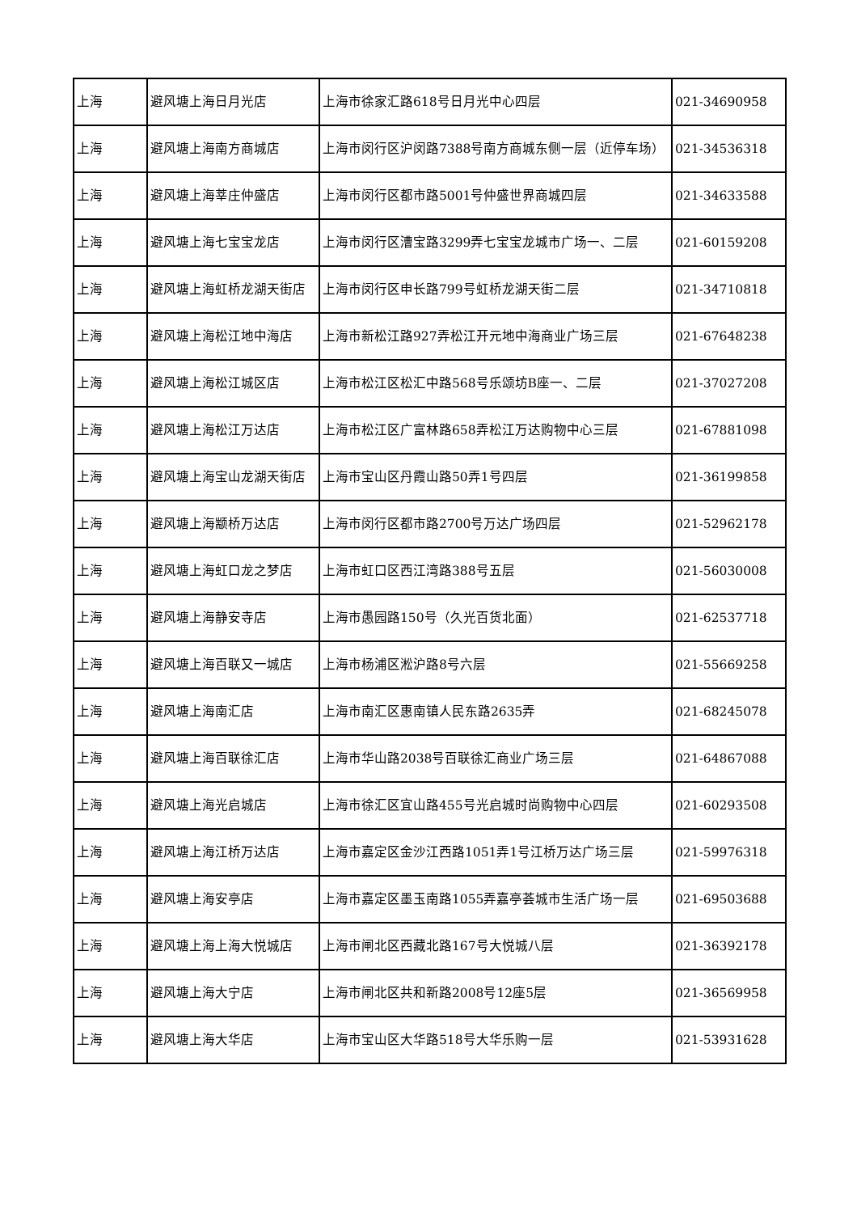| 上海 | 避风塘上海日月光店 | 上海市徐家汇路618号日月光中心四层 | 021-34690958 |
| 上海 | 避风塘上海南方商城店 | 上海市闵行区沪闵路7388号南方商城东侧一层（近停车场） | 021-34536318 |
| 上海 | 避风塘上海莘庄仲盛店 | 上海市闵行区都市路5001号仲盛世界商城四层 | 021-34633588 |
| 上海 | 避风塘上海七宝宝龙店 | 上海市闵行区漕宝路3299弄七宝宝龙城市广场一、二层 | 021-60159208 |
| 上海 | 避风塘上海虹桥龙湖天街店 | 上海市闵行区申长路799号虹桥龙湖天街二层 | 021-34710818 |
| 上海 | 避风塘上海松江地中海店 | 上海市新松江路927弄松江开元地中海商业广场三层 | 021-67648238 |
| 上海 | 避风塘上海松江城区店 | 上海市松江区松汇中路568号乐颂坊B座一、二层 | 021-37027208 |
| 上海 | 避风塘上海松江万达店 | 上海市松江区广富林路658弄松江万达购物中心三层 | 021-67881098 |
| 上海 | 避风塘上海宝山龙湖天街店 | 上海市宝山区丹霞山路50弄1号四层 | 021-36199858 |
| 上海 | 避风塘上海颛桥万达店 | 上海市闵行区都市路2700号万达广场四层 | 021-52962178 |
| 上海 | 避风塘上海虹口龙之梦店 | 上海市虹口区西江湾路388号五层 | 021-56030008 |
| 上海 | 避风塘上海静安寺店 | 上海市愚园路150号（久光百货北面） | 021-62537718 |
| 上海 | 避风塘上海百联又一城店 | 上海市杨浦区淞沪路8号六层 | 021-55669258 |
| 上海 | 避风塘上海南汇店 | 上海市南汇区惠南镇人民东路2635弄 | 021-68245078 |
| 上海 | 避风塘上海百联徐汇店 | 上海市华山路2038号百联徐汇商业广场三层 | 021-64867088 |
| 上海 | 避风塘上海光启城店 | 上海市徐汇区宜山路455号光启城时尚购物中心四层 | 021-60293508 |
| 上海 | 避风塘上海江桥万达店 | 上海市嘉定区金沙江西路1051弄1号江桥万达广场三层 | 021-59976318 |
| 上海 | 避风塘上海安亭店 | 上海市嘉定区墨玉南路1055弄嘉亭荟城市生活广场一层 | 021-69503688 |
| 上海 | 避风塘上海上海大悦城店 | 上海市闸北区西藏北路167号大悦城八层 | 021-36392178 |
| 上海 | 避风塘上海大宁店 | 上海市闸北区共和新路2008号12座5层 | 021-36569958 |
| 上海 | 避风塘上海大华店 | 上海市宝山区大华路518号大华乐购一层 | 021-53931628 |